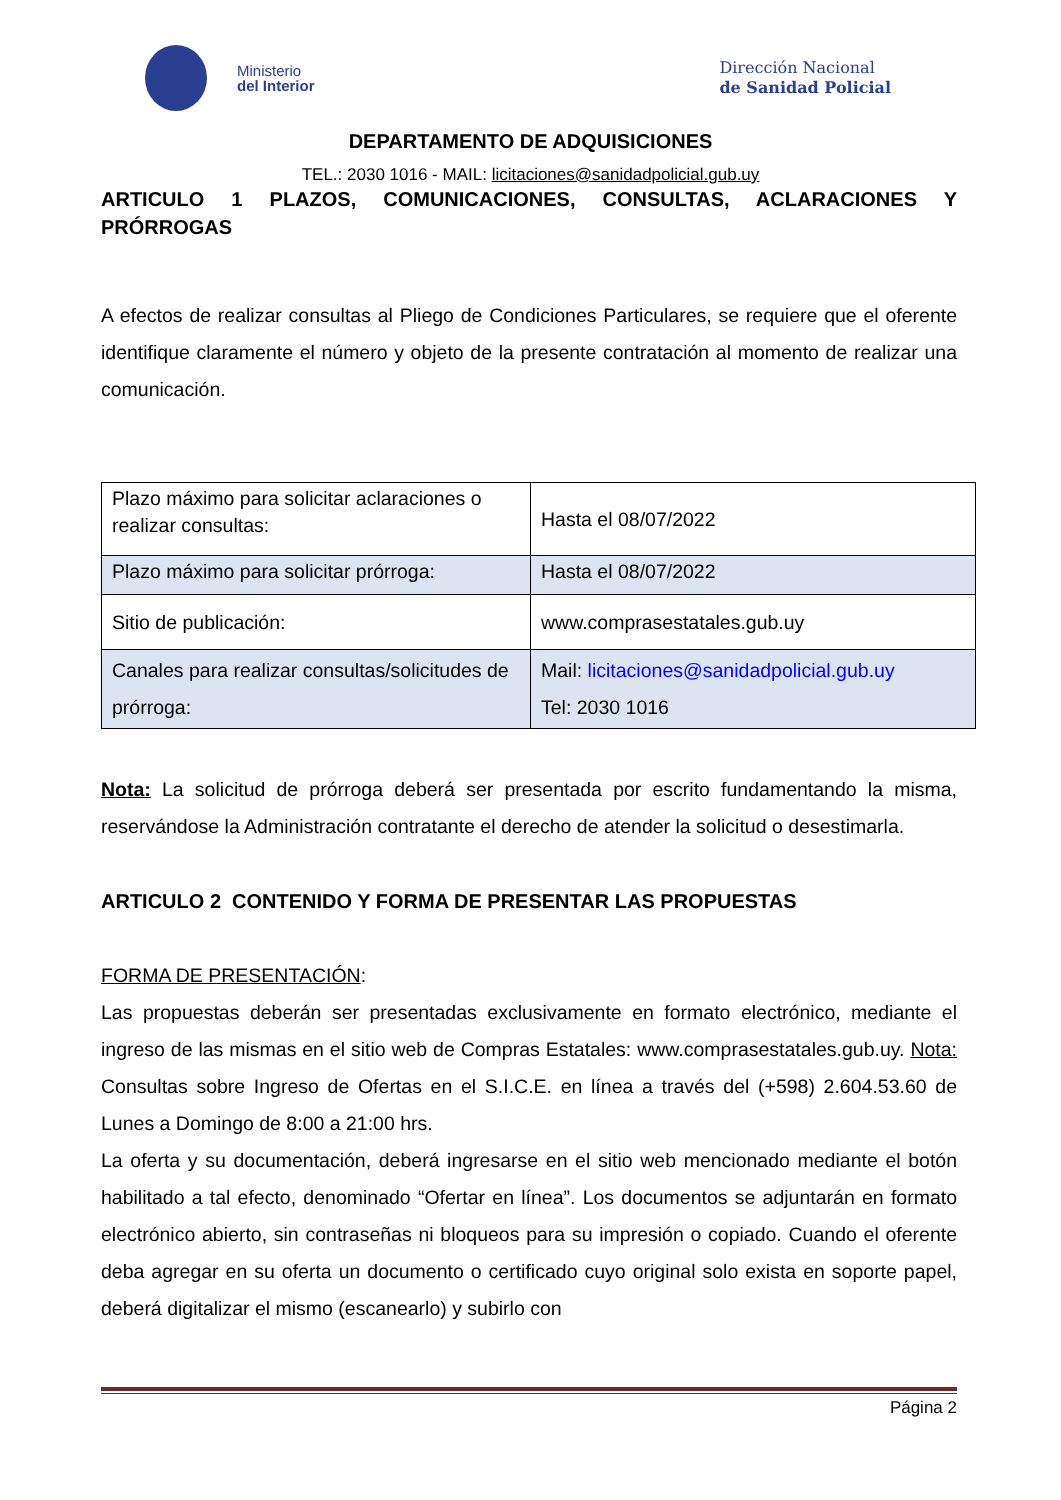Ministerio
del Interior
Dirección Nacional
de Sanidad Policial
DEPARTAMENTO DE ADQUISICIONES
TEL.: 2030 1016 - MAIL: licitaciones@sanidadpolicial.gub.uy
ARTICULO 1 PLAZOS, COMUNICACIONES, CONSULTAS, ACLARACIONES Y PRÓRROGAS
A efectos de realizar consultas al Pliego de Condiciones Particulares, se requiere que el oferente identifique claramente el número y objeto de la presente contratación al momento de realizar una comunicación.
| Plazo máximo para solicitar aclaraciones o realizar consultas: | Hasta el 08/07/2022 |
| Plazo máximo para solicitar prórroga: | Hasta el 08/07/2022 |
| Sitio de publicación: | www.comprasestatales.gub.uy |
| Canales para realizar consultas/solicitudes de prórroga: | Mail: licitaciones@sanidadpolicial.gub.uy Tel: 2030 1016 |
Nota: La solicitud de prórroga deberá ser presentada por escrito fundamentando la misma, reservándose la Administración contratante el derecho de atender la solicitud o desestimarla.
ARTICULO 2 CONTENIDO Y FORMA DE PRESENTAR LAS PROPUESTAS
FORMA DE PRESENTACIÓN:
Las propuestas deberán ser presentadas exclusivamente en formato electrónico, mediante el ingreso de las mismas en el sitio web de Compras Estatales: www.comprasestatales.gub.uy. Nota: Consultas sobre Ingreso de Ofertas en el S.I.C.E. en línea a través del (+598) 2.604.53.60 de Lunes a Domingo de 8:00 a 21:00 hrs.
La oferta y su documentación, deberá ingresarse en el sitio web mencionado mediante el botón habilitado a tal efecto, denominado “Ofertar en línea”. Los documentos se adjuntarán en formato electrónico abierto, sin contraseñas ni bloqueos para su impresión o copiado. Cuando el oferente deba agregar en su oferta un documento o certificado cuyo original solo exista en soporte papel, deberá digitalizar el mismo (escanearlo) y subirlo con
Página 2